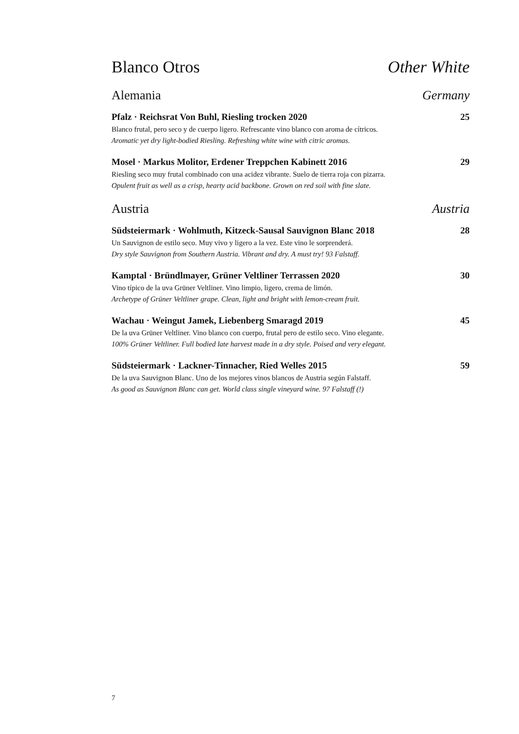Blanco Otros Other White
Alemania Germany
Pfalz · Reichsrat Von Buhl, Riesling trocken 2020 25
Blanco frutal, pero seco y de cuerpo ligero. Refrescante vino blanco con aroma de cítricos.
Aromatic yet dry light-bodied Riesling. Refreshing white wine with citric aromas.
Mosel · Markus Molitor, Erdener Treppchen Kabinett 2016 29
Riesling seco muy frutal combinado con una acidez vibrante. Suelo de tierra roja con pizarra.
Opulent fruit as well as a crisp, hearty acid backbone. Grown on red soil with fine slate.
Austria Austria
Südsteiermark · Wohlmuth, Kitzeck-Sausal Sauvignon Blanc 2018 28
Un Sauvignon de estilo seco. Muy vivo y ligero a la vez. Este vino le sorprenderá.
Dry style Sauvignon from Southern Austria. Vibrant and dry. A must try! 93 Falstaff.
Kamptal · Bründlmayer, Grüner Veltliner Terrassen 2020 30
Vino típico de la uva Grüner Veltliner. Vino limpio, ligero, crema de limón.
Archetype of Grüner Veltliner grape. Clean, light and bright with lemon-cream fruit.
Wachau · Weingut Jamek, Liebenberg Smaragd 2019 45
De la uva Grüner Veltliner. Vino blanco con cuerpo, frutal pero de estilo seco. Vino elegante.
100% Grüner Veltliner. Full bodied late harvest made in a dry style. Poised and very elegant.
Südsteiermark · Lackner-Tinnacher, Ried Welles 2015 59
De la uva Sauvignon Blanc. Uno de los mejores vinos blancos de Austria según Falstaff.
As good as Sauvignon Blanc can get. World class single vineyard wine. 97 Falstaff (!)
7